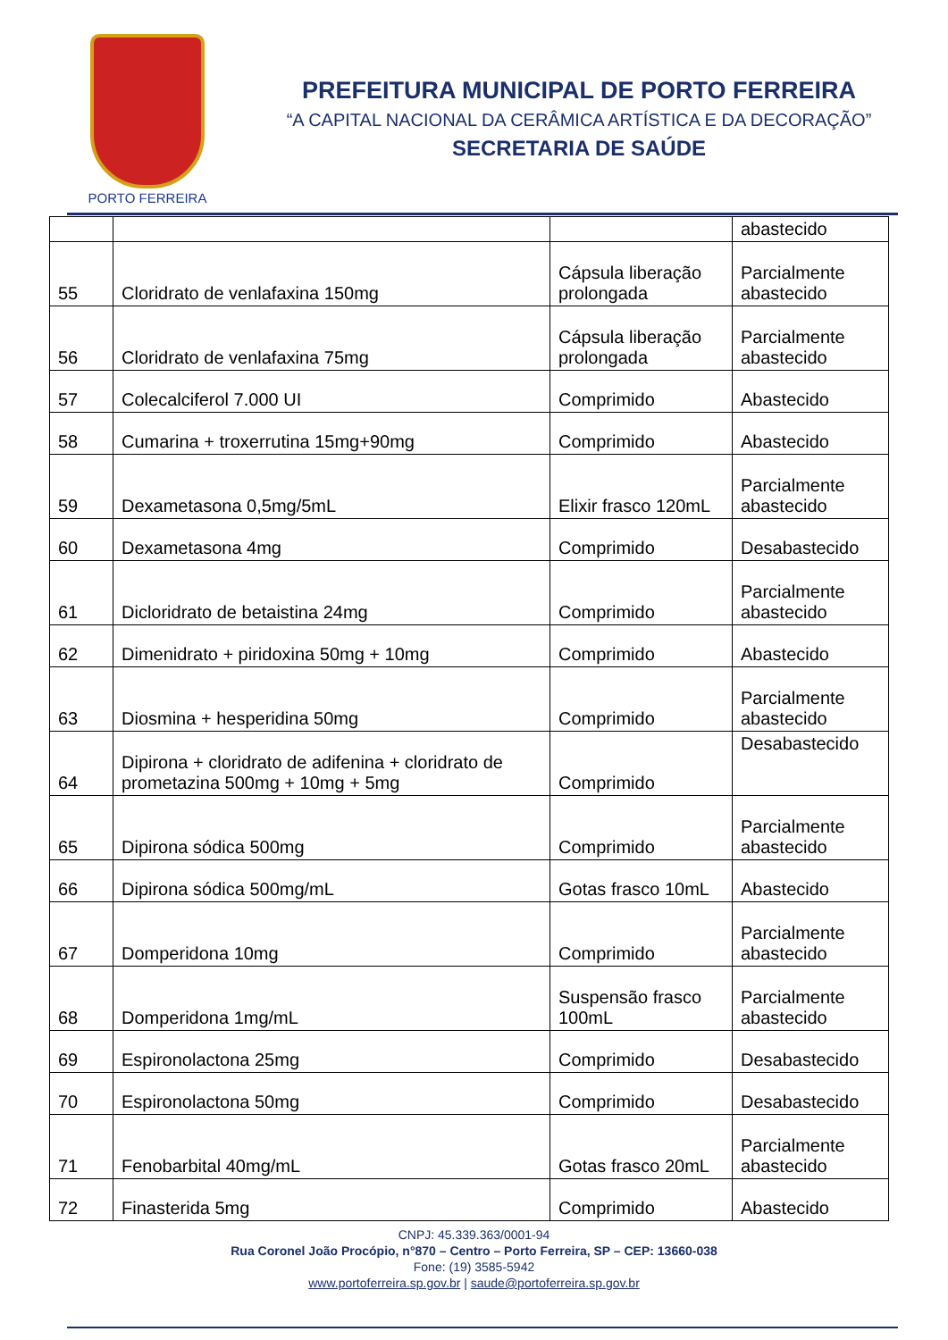PORTO FERREIRA
PREFEITURA MUNICIPAL DE PORTO FERREIRA
“A CAPITAL NACIONAL DA CERÂMICA ARTÍSTICA E DA DECORAÇÃO”
SECRETARIA DE SAÚDE
| | | | abastecido |
| 55 | Cloridrato de venlafaxina 150mg | Cápsula liberação prolongada | Parcialmente abastecido |
| 56 | Cloridrato de venlafaxina 75mg | Cápsula liberação prolongada | Parcialmente abastecido |
| 57 | Colecalciferol 7.000 UI | Comprimido | Abastecido |
| 58 | Cumarina + troxerrutina 15mg+90mg | Comprimido | Abastecido |
| 59 | Dexametasona 0,5mg/5mL | Elixir frasco 120mL | Parcialmente abastecido |
| 60 | Dexametasona 4mg | Comprimido | Desabastecido |
| 61 | Dicloridrato de betaistina 24mg | Comprimido | Parcialmente abastecido |
| 62 | Dimenidrato + piridoxina 50mg + 10mg | Comprimido | Abastecido |
| 63 | Diosmina + hesperidina 50mg | Comprimido | Parcialmente abastecido |
| 64 | Dipirona + cloridrato de adifenina + cloridrato de prometazina 500mg + 10mg + 5mg | Comprimido | Desabastecido |
| 65 | Dipirona sódica 500mg | Comprimido | Parcialmente abastecido |
| 66 | Dipirona sódica 500mg/mL | Gotas frasco 10mL | Abastecido |
| 67 | Domperidona 10mg | Comprimido | Parcialmente abastecido |
| 68 | Domperidona 1mg/mL | Suspensão frasco 100mL | Parcialmente abastecido |
| 69 | Espironolactona 25mg | Comprimido | Desabastecido |
| 70 | Espironolactona 50mg | Comprimido | Desabastecido |
| 71 | Fenobarbital 40mg/mL | Gotas frasco 20mL | Parcialmente abastecido |
| 72 | Finasterida 5mg | Comprimido | Abastecido |
CNPJ: 45.339.363/0001-94
Rua Coronel João Procópio, n°870 – Centro – Porto Ferreira, SP – CEP: 13660-038
Fone: (19) 3585-5942
www.portoferreira.sp.gov.br | saude@portoferreira.sp.gov.br